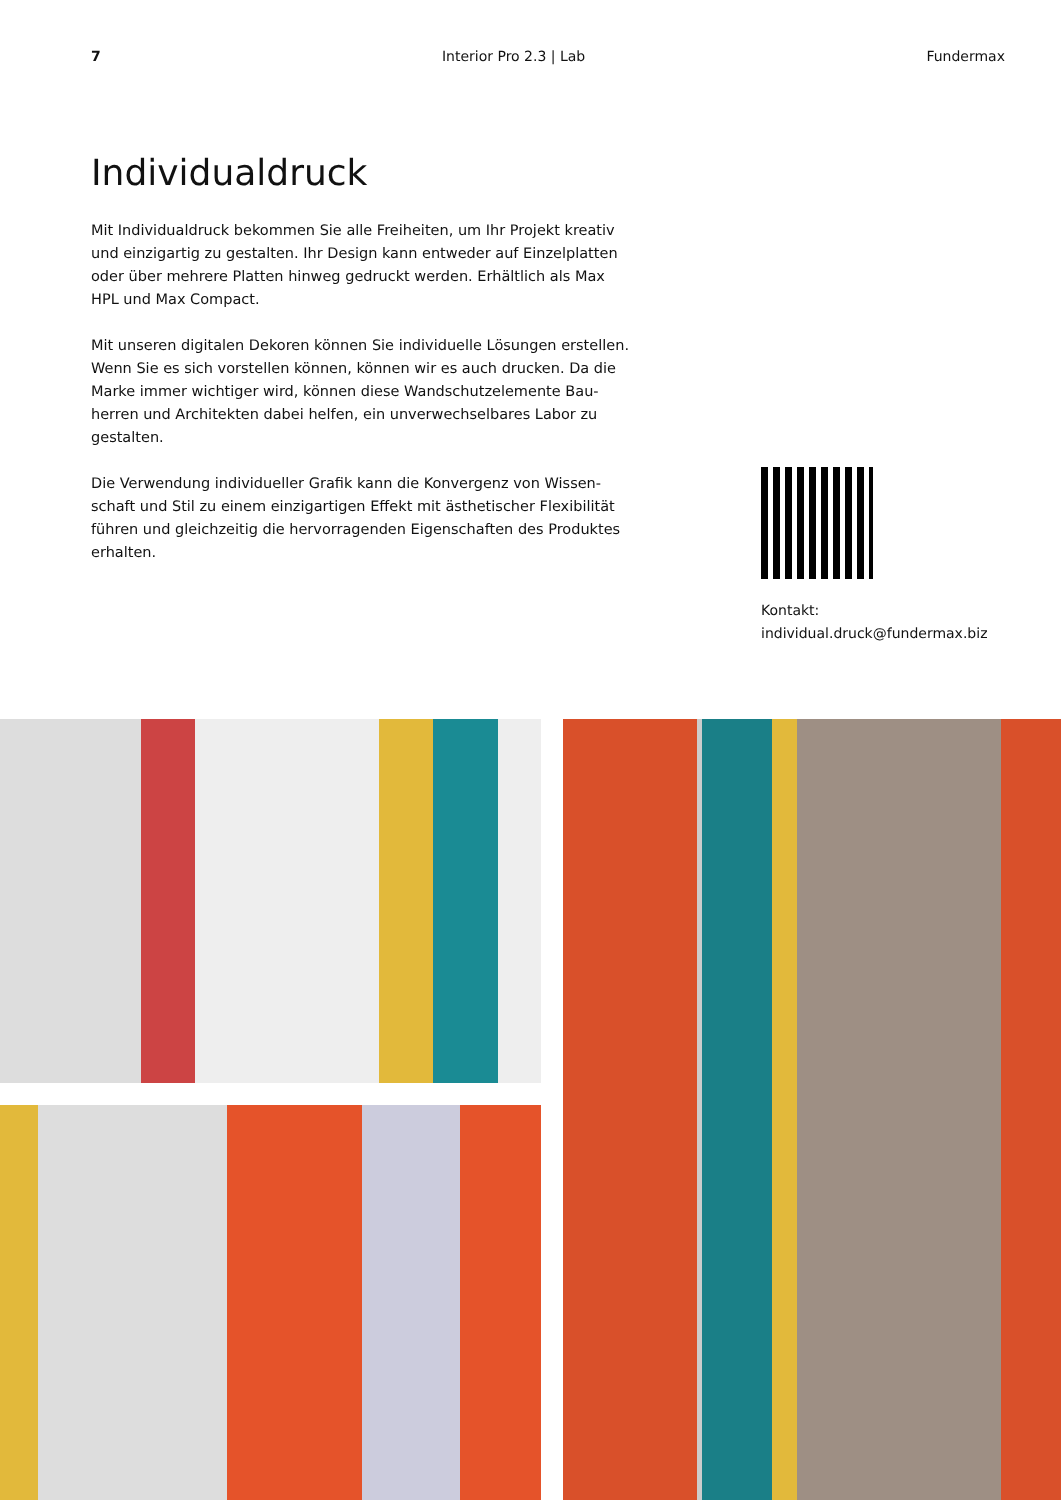7 Interior Pro 2.3 | Lab Fundermax
Individualdruck
Mit Individualdruck bekommen Sie alle Freiheiten, um Ihr Projekt kreativ und einzigartig zu gestalten. Ihr Design kann entweder auf Einzelplatten oder über mehrere Platten hinweg gedruckt werden. Erhältlich als Max HPL und Max Compact.
Mit unseren digitalen Dekoren können Sie individuelle Lösungen erstellen. Wenn Sie es sich vorstellen können, können wir es auch drucken. Da die Marke immer wichtiger wird, können diese Wandschutzelemente Bau-herren und Architekten dabei helfen, ein unverwechselbares Labor zu gestalten.
Die Verwendung individueller Grafik kann die Konvergenz von Wissen-schaft und Stil zu einem einzigartigen Effekt mit ästhetischer Flexibilität führen und gleichzeitig die hervorragenden Eigenschaften des Produktes erhalten.
Kontakt:
individual.druck@fundermax.biz